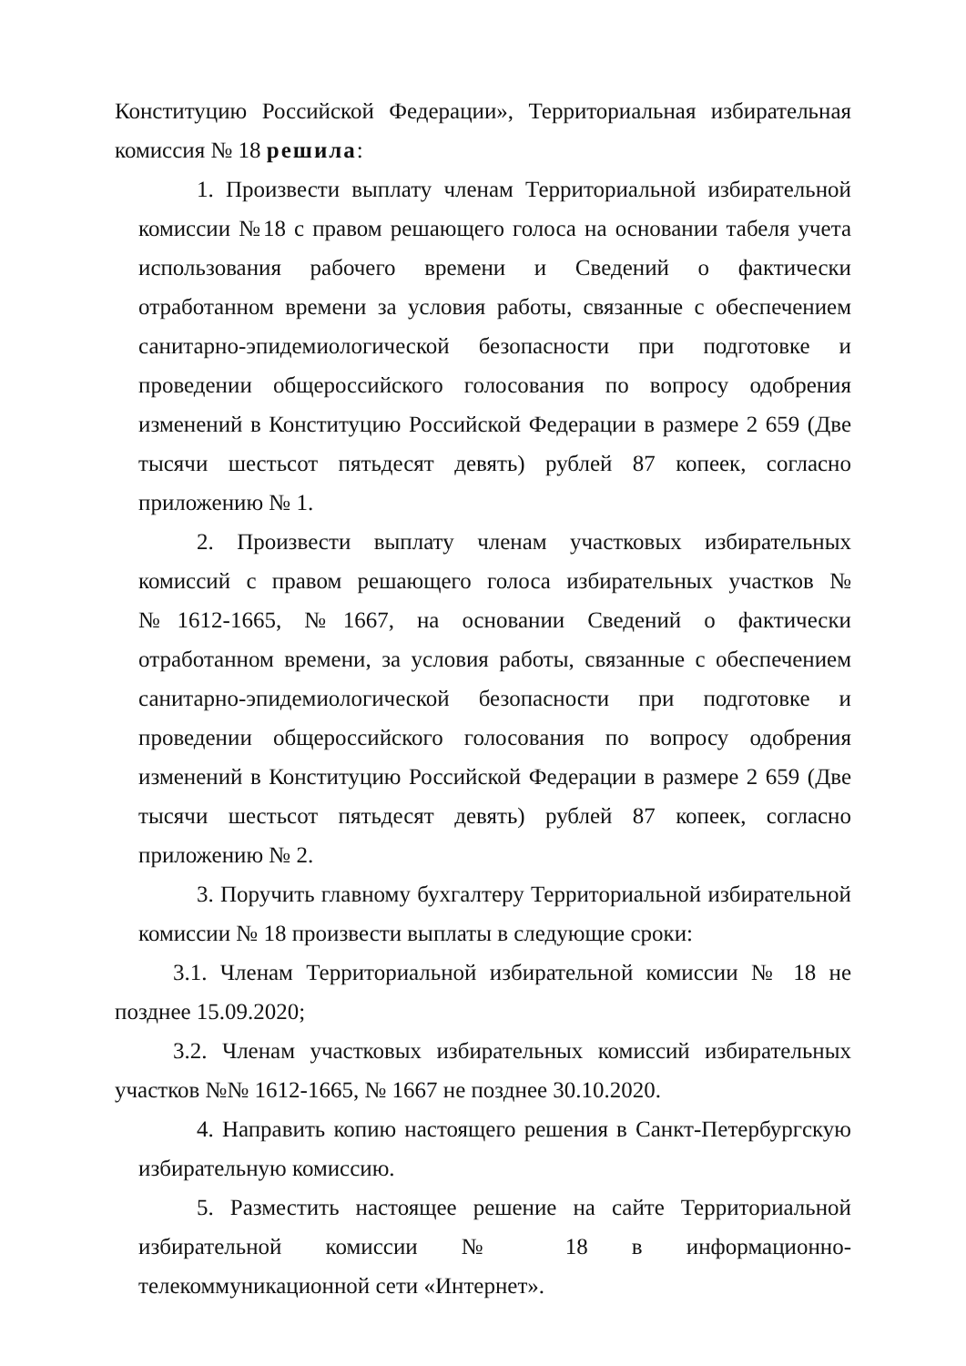Конституцию Российской Федерации», Территориальная избирательная комиссия № 18 решила:
1. Произвести выплату членам Территориальной избирательной комиссии №18 с правом решающего голоса на основании табеля учета использования рабочего времени и Сведений о фактически отработанном времени за условия работы, связанные с обеспечением санитарно-эпидемиологической безопасности при подготовке и проведении общероссийского голосования по вопросу одобрения изменений в Конституцию Российской Федерации в размере 2 659 (Две тысячи шестьсот пятьдесят девять) рублей 87 копеек, согласно приложению № 1.
2. Произвести выплату членам участковых избирательных комиссий с правом решающего голоса избирательных участков №№1612-1665, №1667, на основании Сведений о фактически отработанном времени, за условия работы, связанные с обеспечением санитарно-эпидемиологической безопасности при подготовке и проведении общероссийского голосования по вопросу одобрения изменений в Конституцию Российской Федерации в размере 2 659 (Две тысячи шестьсот пятьдесят девять) рублей 87 копеек, согласно приложению № 2.
3. Поручить главному бухгалтеру Территориальной избирательной комиссии № 18 произвести выплаты в следующие сроки:
3.1. Членам Территориальной избирательной комиссии № 18 не позднее 15.09.2020;
3.2. Членам участковых избирательных комиссий избирательных участков №№ 1612-1665, № 1667 не позднее 30.10.2020.
4. Направить копию настоящего решения в Санкт-Петербургскую избирательную комиссию.
5. Разместить настоящее решение на сайте Территориальной избирательной комиссии № 18 в информационно-телекоммуникационной сети «Интернет».